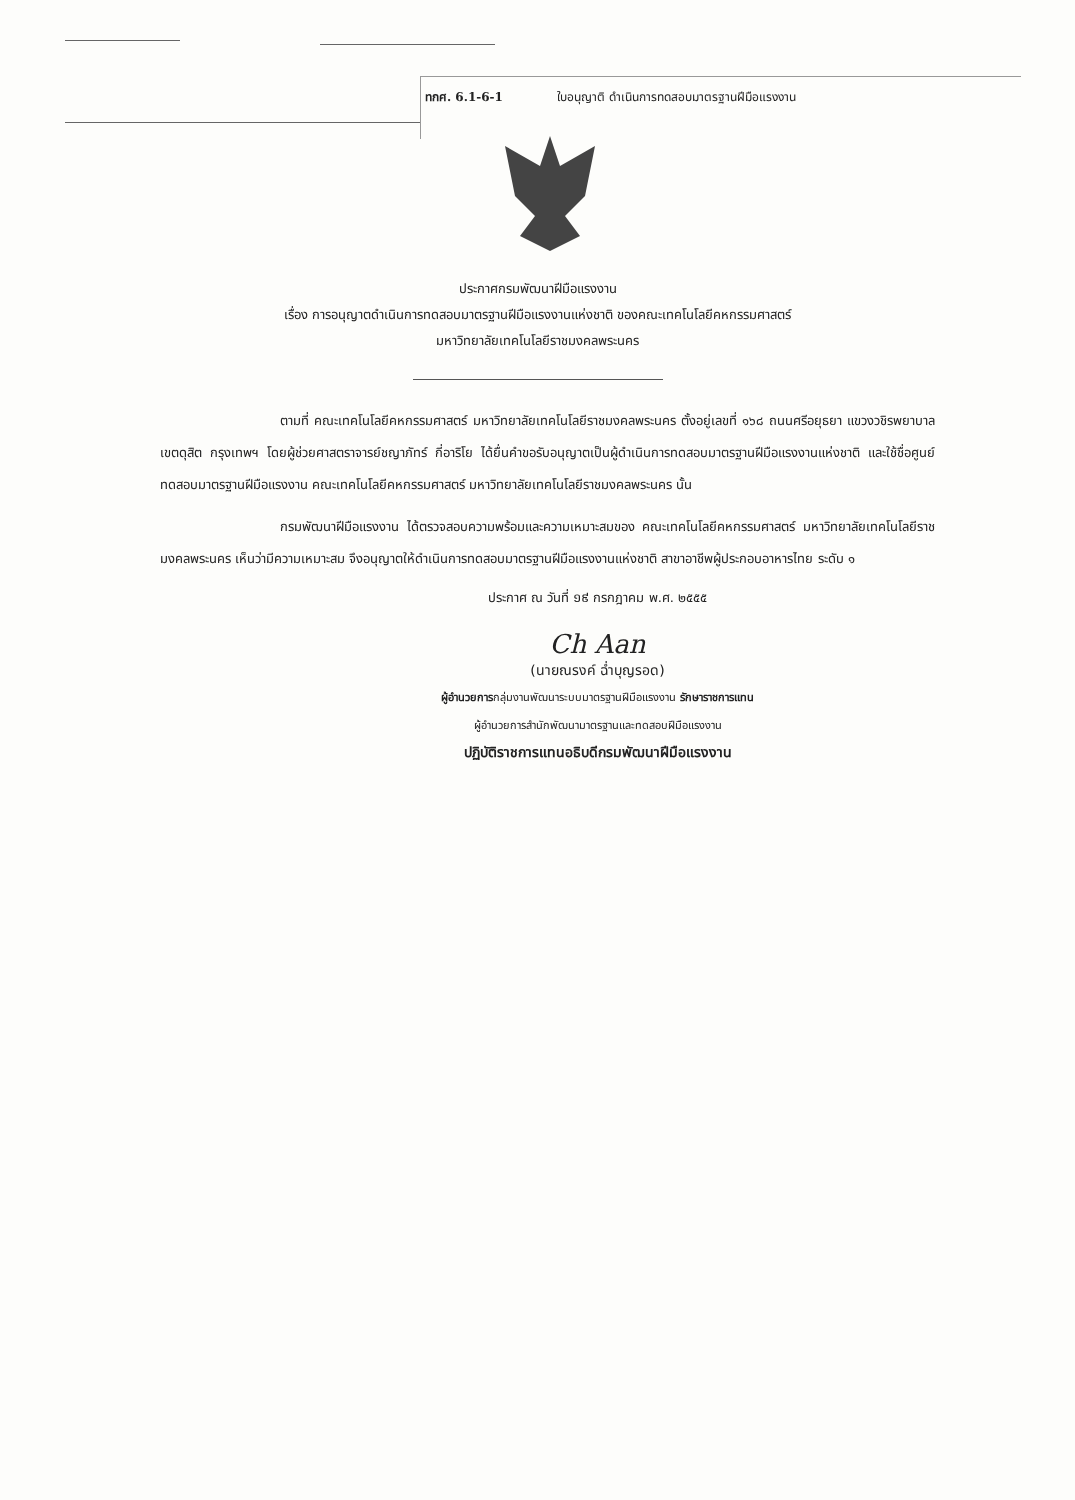ทกศ. 6.1-6-1 ใบอนุญาติ ดำเนินการทดสอบมาตรฐานฝีมือแรงงาน
ประกาศกรมพัฒนาฝีมือแรงงาน
เรื่อง การอนุญาตดำเนินการทดสอบมาตรฐานฝีมือแรงงานแห่งชาติ ของคณะเทคโนโลยีคหกรรมศาสตร์
มหาวิทยาลัยเทคโนโลยีราชมงคลพระนคร
ตามที่ คณะเทคโนโลยีคหกรรมศาสตร์ มหาวิทยาลัยเทคโนโลยีราชมงคลพระนคร ตั้งอยู่เลขที่ ๑๖๘ ถนนศรีอยุธยา แขวงวชิรพยาบาล เขตดุสิต กรุงเทพฯ โดยผู้ช่วยศาสตราจารย์ชญาภัทร์ กี่อาริโย ได้ยื่นคำขอรับอนุญาตเป็นผู้ดำเนินการทดสอบมาตรฐานฝีมือแรงงานแห่งชาติ และใช้ชื่อศูนย์ทดสอบมาตรฐานฝีมือแรงงาน คณะเทคโนโลยีคหกรรมศาสตร์ มหาวิทยาลัยเทคโนโลยีราชมงคลพระนคร นั้น
กรมพัฒนาฝีมือแรงงาน ได้ตรวจสอบความพร้อมและความเหมาะสมของ คณะเทคโนโลยีคหกรรมศาสตร์ มหาวิทยาลัยเทคโนโลยีราชมงคลพระนคร เห็นว่ามีความเหมาะสม จึงอนุญาตให้ดำเนินการทดสอบมาตรฐานฝีมือแรงงานแห่งชาติ สาขาอาชีพผู้ประกอบอาหารไทย ระดับ ๑
ประกาศ ณ วันที่ ១៩ กรกฎาคม พ.ศ. ๒๕๕๕
Ch Aan
(นายณรงค์ ฉ่ำบุญรอด)
ผู้อำนวยการกลุ่มงานพัฒนาระบบมาตรฐานฝีมือแรงงาน รักษาราชการแทน
ผู้อำนวยการสำนักพัฒนามาตรฐานและทดสอบฝีมือแรงงาน
ปฏิบัติราชการแทนอธิบดีกรมพัฒนาฝีมือแรงงาน